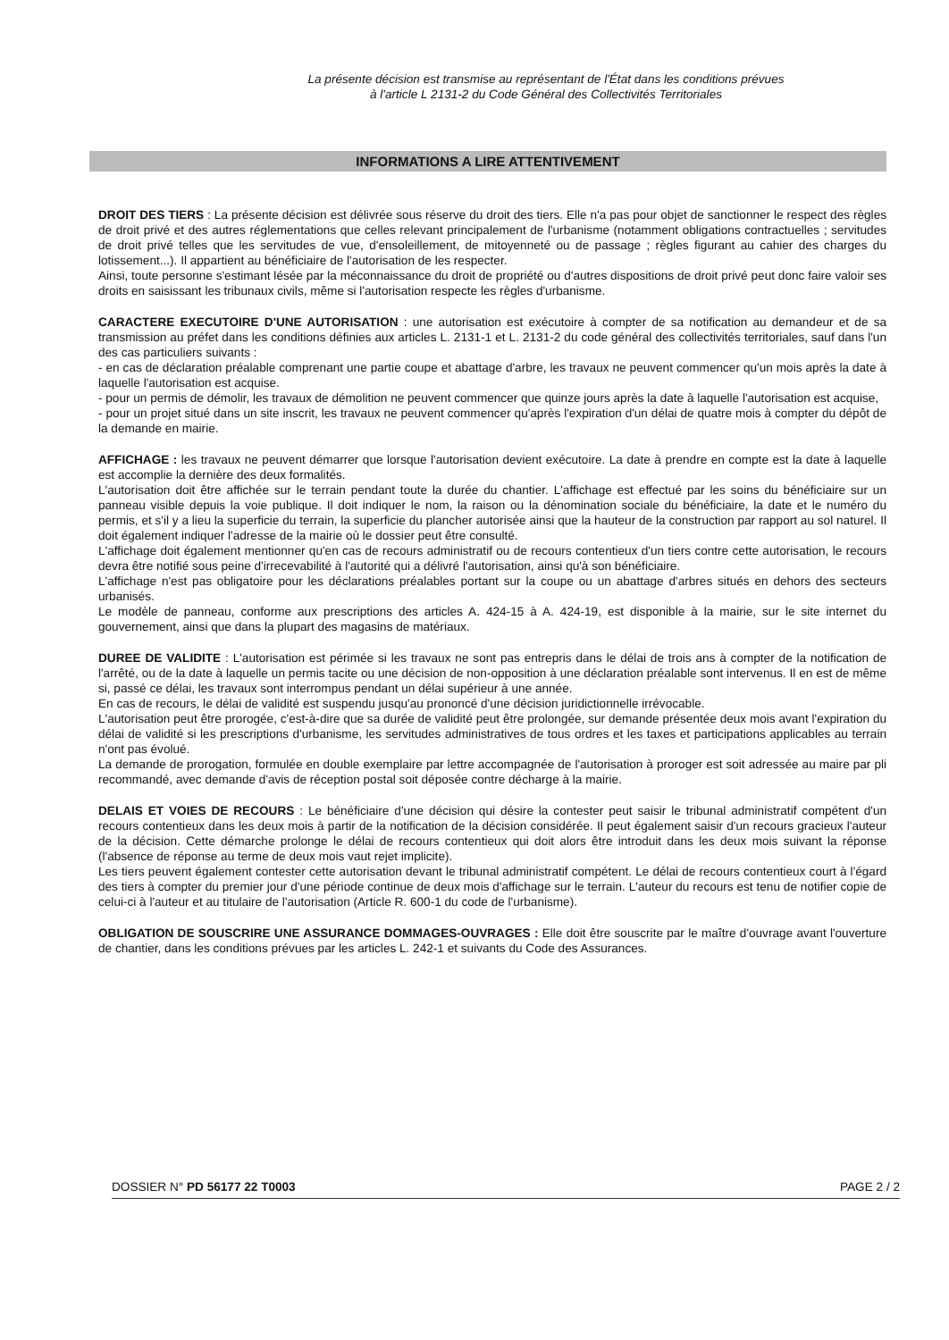La présente décision est transmise au représentant de l'État dans les conditions prévues
à l'article L 2131-2 du Code Général des Collectivités Territoriales
INFORMATIONS A LIRE ATTENTIVEMENT
DROIT DES TIERS : La présente décision est délivrée sous réserve du droit des tiers. Elle n'a pas pour objet de sanctionner le respect des règles de droit privé et des autres réglementations que celles relevant principalement de l'urbanisme (notamment obligations contractuelles ; servitudes de droit privé telles que les servitudes de vue, d'ensoleillement, de mitoyenneté ou de passage ; règles figurant au cahier des charges du lotissement...). Il appartient au bénéficiaire de l'autorisation de les respecter.
Ainsi, toute personne s'estimant lésée par la méconnaissance du droit de propriété ou d'autres dispositions de droit privé peut donc faire valoir ses droits en saisissant les tribunaux civils, même si l'autorisation respecte les règles d'urbanisme.
CARACTERE EXECUTOIRE D'UNE AUTORISATION : une autorisation est exécutoire à compter de sa notification au demandeur et de sa transmission au préfet dans les conditions définies aux articles L. 2131-1 et L. 2131-2 du code général des collectivités territoriales, sauf dans l'un des cas particuliers suivants :
- en cas de déclaration préalable comprenant une partie coupe et abattage d'arbre, les travaux ne peuvent commencer qu'un mois après la date à laquelle l'autorisation est acquise.
- pour un permis de démolir, les travaux de démolition ne peuvent commencer que quinze jours après la date à laquelle l'autorisation est acquise,
- pour un projet situé dans un site inscrit, les travaux ne peuvent commencer qu'après l'expiration d'un délai de quatre mois à compter du dépôt de la demande en mairie.
AFFICHAGE : les travaux ne peuvent démarrer que lorsque l'autorisation devient exécutoire. La date à prendre en compte est la date à laquelle est accomplie la dernière des deux formalités.
L'autorisation doit être affichée sur le terrain pendant toute la durée du chantier. L'affichage est effectué par les soins du bénéficiaire sur un panneau visible depuis la voie publique. Il doit indiquer le nom, la raison ou la dénomination sociale du bénéficiaire, la date et le numéro du permis, et s'il y a lieu la superficie du terrain, la superficie du plancher autorisée ainsi que la hauteur de la construction par rapport au sol naturel. Il doit également indiquer l'adresse de la mairie où le dossier peut être consulté.
L'affichage doit également mentionner qu'en cas de recours administratif ou de recours contentieux d'un tiers contre cette autorisation, le recours devra être notifié sous peine d'irrecevabilité à l'autorité qui a délivré l'autorisation, ainsi qu'à son bénéficiaire.
L'affichage n'est pas obligatoire pour les déclarations préalables portant sur la coupe ou un abattage d'arbres situés en dehors des secteurs urbanisés.
Le modèle de panneau, conforme aux prescriptions des articles A. 424-15 à A. 424-19, est disponible à la mairie, sur le site internet du gouvernement, ainsi que dans la plupart des magasins de matériaux.
DUREE DE VALIDITE : L'autorisation est périmée si les travaux ne sont pas entrepris dans le délai de trois ans à compter de la notification de l'arrêté, ou de la date à laquelle un permis tacite ou une décision de non-opposition à une déclaration préalable sont intervenus. Il en est de même si, passé ce délai, les travaux sont interrompus pendant un délai supérieur à une année.
En cas de recours, le délai de validité est suspendu jusqu'au prononcé d'une décision juridictionnelle irrévocable.
L'autorisation peut être prorogée, c'est-à-dire que sa durée de validité peut être prolongée, sur demande présentée deux mois avant l'expiration du délai de validité si les prescriptions d'urbanisme, les servitudes administratives de tous ordres et les taxes et participations applicables au terrain n'ont pas évolué.
La demande de prorogation, formulée en double exemplaire par lettre accompagnée de l'autorisation à proroger est soit adressée au maire par pli recommandé, avec demande d'avis de réception postal soit déposée contre décharge à la mairie.
DELAIS ET VOIES DE RECOURS : Le bénéficiaire d'une décision qui désire la contester peut saisir le tribunal administratif compétent d'un recours contentieux dans les deux mois à partir de la notification de la décision considérée. Il peut également saisir d'un recours gracieux l'auteur de la décision. Cette démarche prolonge le délai de recours contentieux qui doit alors être introduit dans les deux mois suivant la réponse (l'absence de réponse au terme de deux mois vaut rejet implicite).
Les tiers peuvent également contester cette autorisation devant le tribunal administratif compétent. Le délai de recours contentieux court à l'égard des tiers à compter du premier jour d'une période continue de deux mois d'affichage sur le terrain. L'auteur du recours est tenu de notifier copie de celui-ci à l'auteur et au titulaire de l'autorisation (Article R. 600-1 du code de l'urbanisme).
OBLIGATION DE SOUSCRIRE UNE ASSURANCE DOMMAGES-OUVRAGES : Elle doit être souscrite par le maître d'ouvrage avant l'ouverture de chantier, dans les conditions prévues par les articles L. 242-1 et suivants du Code des Assurances.
DOSSIER N° PD 56177 22 T0003 PAGE 2 / 2